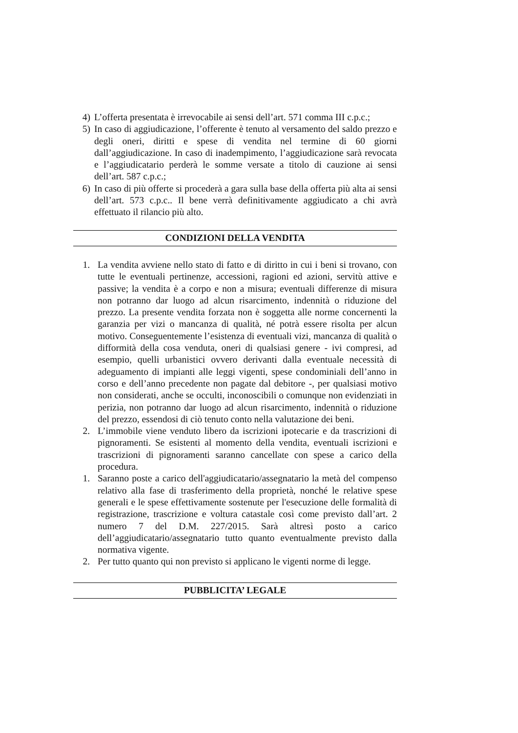4) L’offerta presentata è irrevocabile ai sensi dell’art. 571 comma III c.p.c.;
5) In caso di aggiudicazione, l’offerente è tenuto al versamento del saldo prezzo e degli oneri, diritti e spese di vendita nel termine di 60 giorni dall’aggiudicazione. In caso di inadempimento, l’aggiudicazione sarà revocata e l’aggiudicatario perderà le somme versate a titolo di cauzione ai sensi dell’art. 587 c.p.c.;
6) In caso di più offerte si procederà a gara sulla base della offerta più alta ai sensi dell’art. 573 c.p.c.. Il bene verrà definitivamente aggiudicato a chi avrà effettuato il rilancio più alto.
CONDIZIONI DELLA VENDITA
1. La vendita avviene nello stato di fatto e di diritto in cui i beni si trovano, con tutte le eventuali pertinenze, accessioni, ragioni ed azioni, servitù attive e passive; la vendita è a corpo e non a misura; eventuali differenze di misura non potranno dar luogo ad alcun risarcimento, indennità o riduzione del prezzo. La presente vendita forzata non è soggetta alle norme concernenti la garanzia per vizi o mancanza di qualità, né potrà essere risolta per alcun motivo. Conseguentemente l’esistenza di eventuali vizi, mancanza di qualità o difformità della cosa venduta, oneri di qualsiasi genere - ivi compresi, ad esempio, quelli urbanistici ovvero derivanti dalla eventuale necessità di adeguamento di impianti alle leggi vigenti, spese condominiali dell’anno in corso e dell’anno precedente non pagate dal debitore -, per qualsiasi motivo non considerati, anche se occulti, inconoscibili o comunque non evidenziati in perizia, non potranno dar luogo ad alcun risarcimento, indennità o riduzione del prezzo, essendosi di ciò tenuto conto nella valutazione dei beni.
2. L’immobile viene venduto libero da iscrizioni ipotecarie e da trascrizioni di pignoramenti. Se esistenti al momento della vendita, eventuali iscrizioni e trascrizioni di pignoramenti saranno cancellate con spese a carico della procedura.
1. Saranno poste a carico dell'aggiudicatario/assegnatario la metà del compenso relativo alla fase di trasferimento della proprietà, nonché le relative spese generali e le spese effettivamente sostenute per l'esecuzione delle formalità di registrazione, trascrizione e voltura catastale così come previsto dall’art. 2 numero 7 del D.M. 227/2015. Sarà altresì posto a carico dell’aggiudicatario/assegnatario tutto quanto eventualmente previsto dalla normativa vigente.
2. Per tutto quanto qui non previsto si applicano le vigenti norme di legge.
PUBBLICITA’ LEGALE